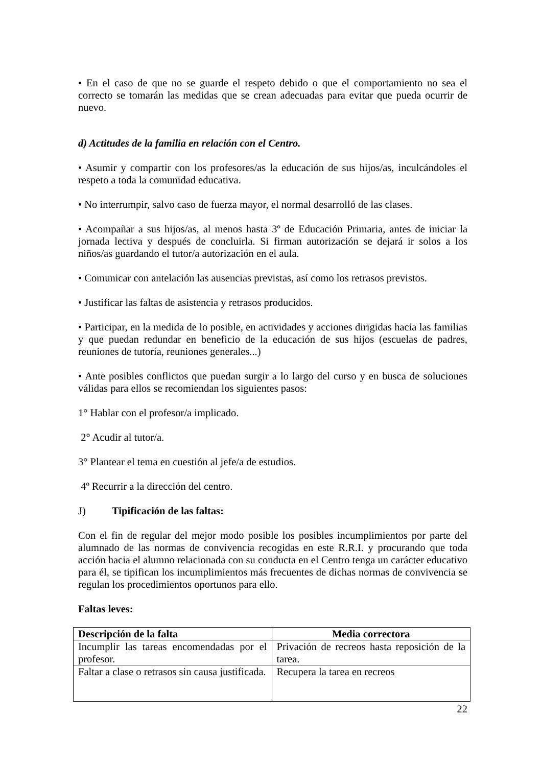• En el caso de que no se guarde el respeto debido o que el comportamiento no sea el correcto se tomarán las medidas que se crean adecuadas para evitar que pueda ocurrir de nuevo.
d) Actitudes de la familia en relación con el Centro.
• Asumir y compartir con los profesores/as la educación de sus hijos/as, inculcándoles el respeto a toda la comunidad educativa.
• No interrumpir, salvo caso de fuerza mayor, el normal desarrolló de las clases.
• Acompañar a sus hijos/as, al menos hasta 3º de Educación Primaria, antes de iniciar la jornada lectiva y después de concluirla. Si firman autorización se dejará ir solos a los niños/as guardando el tutor/a autorización en el aula.
• Comunicar con antelación las ausencias previstas, así como los retrasos previstos.
• Justificar las faltas de asistencia y retrasos producidos.
• Participar, en la medida de lo posible, en actividades y acciones dirigidas hacia las familias y que puedan redundar en beneficio de la educación de sus hijos (escuelas de padres, reuniones de tutoría, reuniones generales...)
• Ante posibles conflictos que puedan surgir a lo largo del curso y en busca de soluciones válidas para ellos se recomiendan los siguientes pasos:
1° Hablar con el profesor/a implicado.
2° Acudir al tutor/a.
3° Plantear el tema en cuestión al jefe/a de estudios.
4º Recurrir a la dirección del centro.
J) Tipificación de las faltas:
Con el fin de regular del mejor modo posible los posibles incumplimientos por parte del alumnado de las normas de convivencia recogidas en este R.R.I. y procurando que toda acción hacia el alumno relacionada con su conducta en el Centro tenga un carácter educativo para él, se tipifican los incumplimientos más frecuentes de dichas normas de convivencia se regulan los procedimientos oportunos para ello.
Faltas leves:
| Descripción de la falta | Media correctora |
| --- | --- |
| Incumplir las tareas encomendadas por el profesor. | Privación de recreos hasta reposición de la tarea. |
| Faltar a clase o retrasos sin causa justificada. | Recupera la tarea en recreos |
22